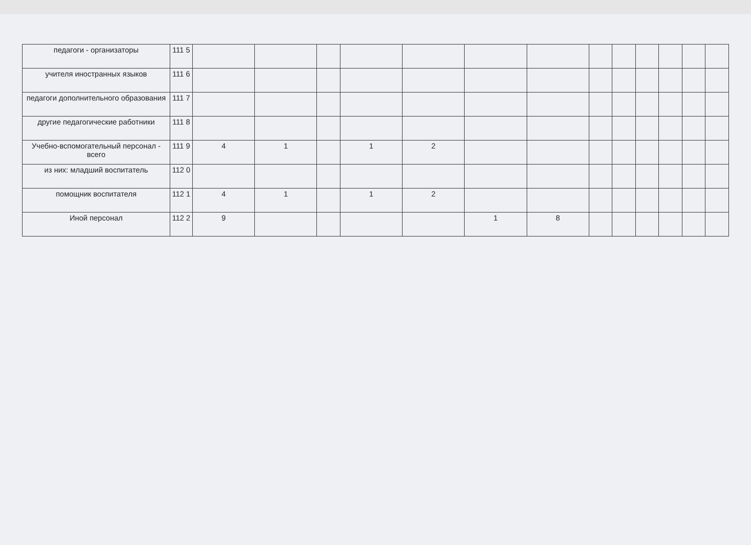| педагоги - организаторы | 111 5 | | | | | | | | | | | | | |
| учителя иностранных языков | 111 6 | | | | | | | | | | | | | |
| педагоги дополнительного образования | 111 7 | | | | | | | | | | | | | |
| другие педагогические работники | 111 8 | | | | | | | | | | | | | |
| Учебно-вспомогательный персонал - всего | 111 9 | 4 | 1 | | 1 | 2 | | | | | | | | |
| из них: младший воспитатель | 112 0 | | | | | | | | | | | | | |
| помощник воспитателя | 112 1 | 4 | 1 | | 1 | 2 | | | | | | | | |
| Иной персонал | 112 2 | 9 | | | | | 1 | 8 | | | | | | |